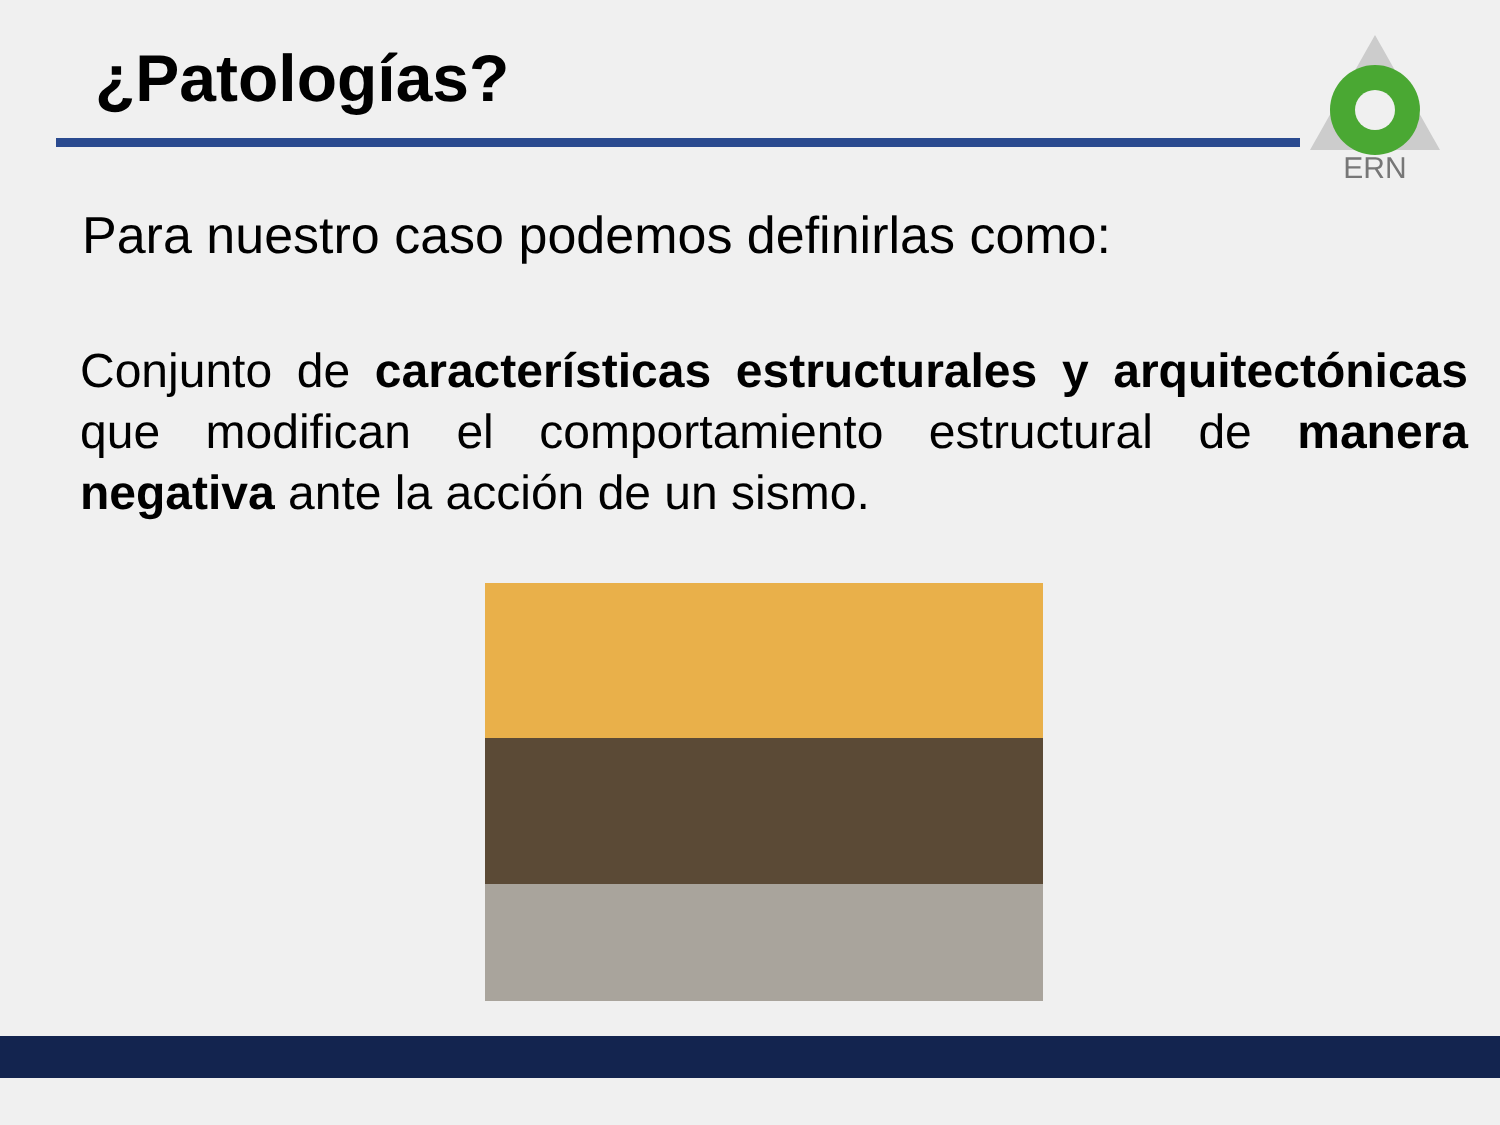¿Patologías?
ERN
Para nuestro caso podemos definirlas como:
Conjunto de características estructurales y arquitectónicas que modifican el comportamiento estructural de manera negativa ante la acción de un sismo.